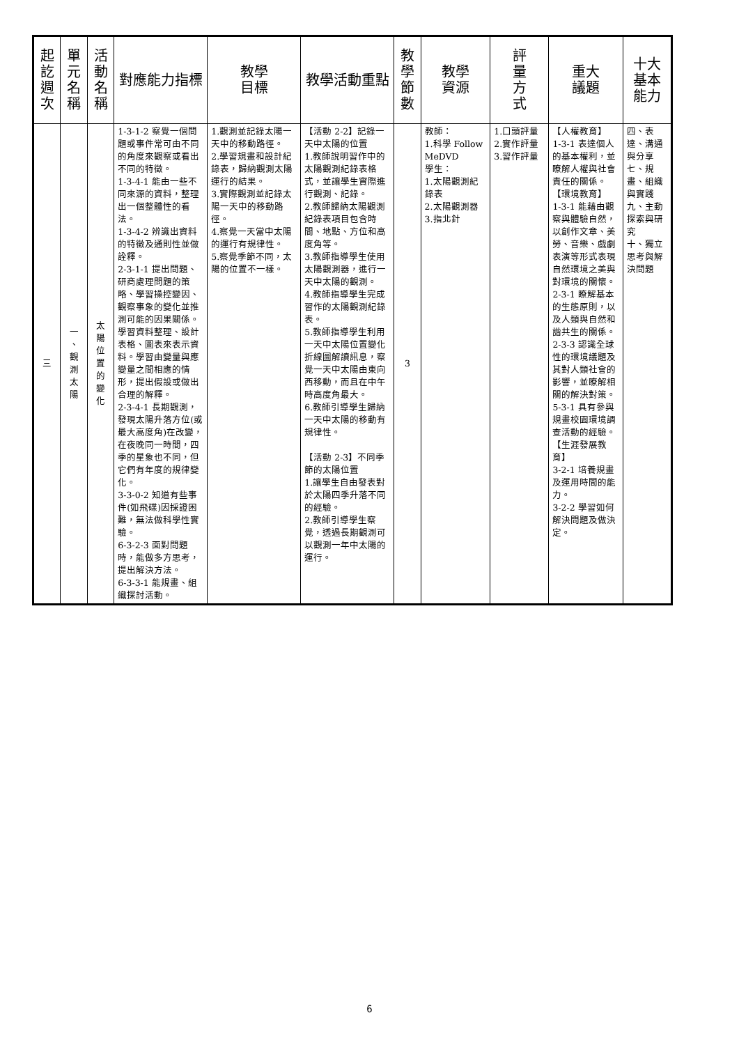| 起 訖 週 次 | 單 元 名 稱 | 活 動 名 稱 | 對應能力指標 | 教學 目標 | 教學活動重點 | 教 學 節 數 | 教學 資源 | 評 量 方 式 | 重大 議題 | 十大基本能力 |
| --- | --- | --- | --- | --- | --- | --- | --- | --- | --- | --- |
| 三 | 一 、 觀 測 太 陽 | 太 陽 位 置 的 變 化 | 1-3-1-2 察覺一個問題或事件常可由不同的角度來觀察或看出不同的特徵。 1-3-4-1 能由一些不同來源的資料，整理出一個整體性的看法。 1-3-4-2 辨識出資料的特徵及通則性並做詮釋。 2-3-1-1 提出問題、研商處理問題的策略、學習操控變因、觀察事象的變化並推測可能的因果關係。學習資料整理、設計表格、圖表來表示資料。學習由變量與應變量之間相應的情形，提出假設或做出合理的解釋。 2-3-4-1 長期觀測，發現太陽升落方位(或最大高度角)在改變，在夜晚同一時間，四季的星象也不同，但它們有年度的規律變化。 3-3-0-2 知道有些事件(如飛碟)因採證困難，無法做科學性實驗。 6-3-2-3 面對問題時，能做多方思考，提出解決方法。 6-3-3-1 能規畫、組織探討活動。 | 1.觀測並記錄太陽一天中的移動路徑。 2.學習規畫和設計紀錄表，歸納觀測太陽運行的結果。 3.實際觀測並記錄太陽一天中的移動路徑。 4.察覺一天當中太陽的運行有規律性。 5.察覺季節不同，太陽的位置不一樣。 | 【活動 2-2】記錄一天中太陽的位置 1.教師說明習作中的太陽觀測紀錄表格式，並讓學生實際進行觀測、記錄。 2.教師歸納太陽觀測紀錄表項目包含時間、地點、方位和高度角等。 3.教師指導學生使用太陽觀測器，進行一天中太陽的觀測。 4.教師指導學生完成習作的太陽觀測紀錄表。 5.教師指導學生利用一天中太陽位置變化折線圖解讀訊息，察覺一天中太陽由東向西移動，而且在中午時高度角最大。 6.教師引導學生歸納一天中太陽的移動有規律性。 【活動 2-3】不同季節的太陽位置 1.讓學生自由發表對於太陽四季升落不同的經驗。 2.教師引導學生察覺，透過長期觀測可以觀測一年中太陽的運行。 | 3 | 教師： 1.科學 Follow MeDVD 學生： 1.太陽觀測紀錄表 2.太陽觀測器 3.指北針 | 1.口頭評量 2.實作評量 3.習作評量 | 【人權教育】 1-3-1 表達個人的基本權利，並瞭解人權與社會責任的關係。 【環境教育】 1-3-1 能藉由觀察與體驗自然，以創作文章、美勞、音樂、戲劇表演等形式表現自然環境之美與對環境的關懷。 2-3-1 瞭解基本的生態原則，以及人類與自然和諧共生的關係。 2-3-3 認識全球性的環境議題及其對人類社會的影響，並瞭解相關的解決對策。 5-3-1 具有參與規畫校園環境調查活動的經驗。 【生涯發展教育】 3-2-1 培養規畫及運用時間的能力。 3-2-2 學習如何解決問題及做決定。 | 四、表達、溝通與分享 七、規畫、組織與實踐 九、主動探索與研究 十、獨立思考與解決問題 |
6